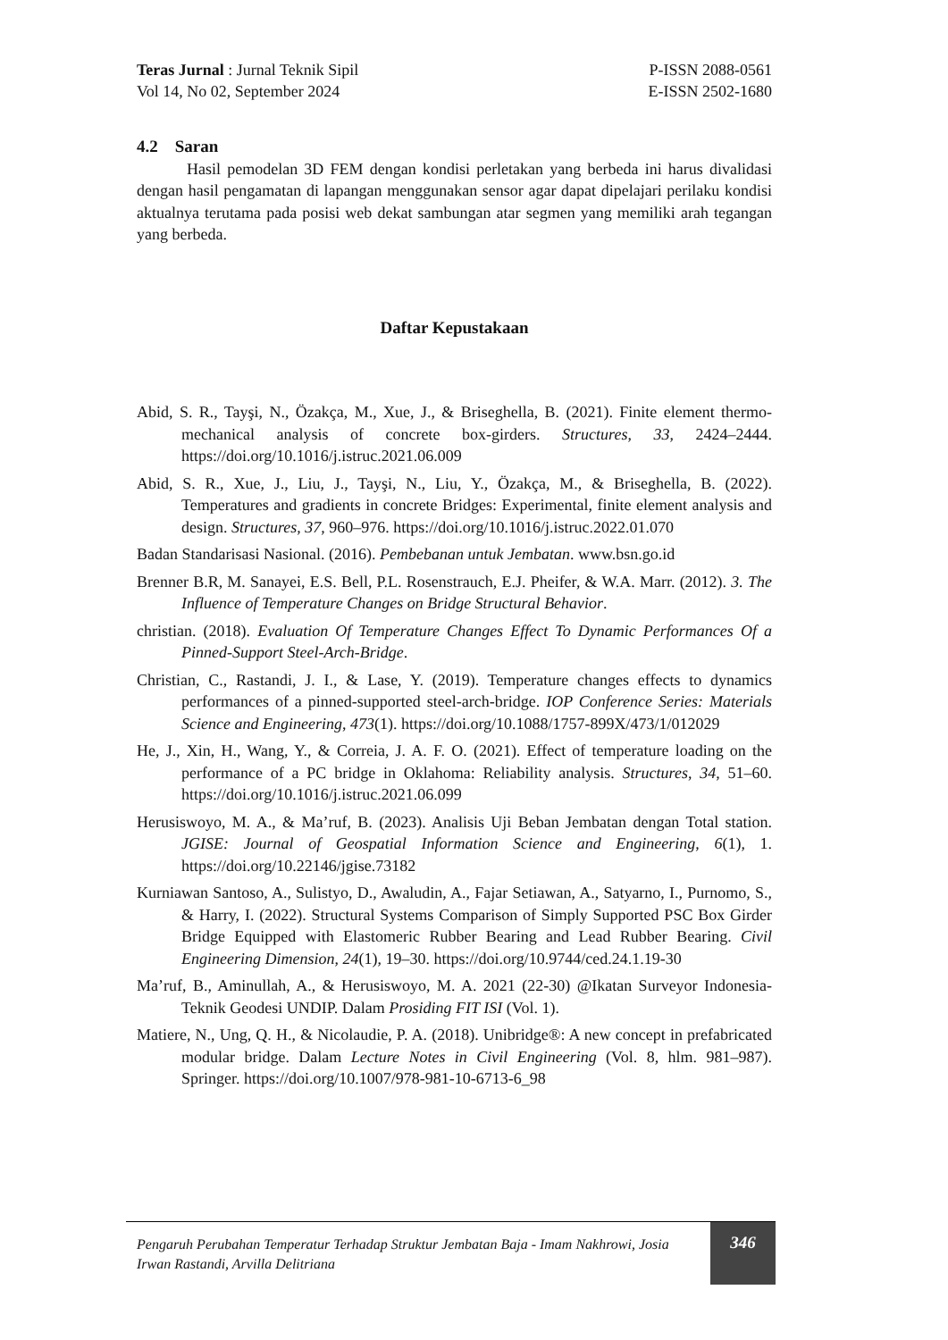Teras Jurnal : Jurnal Teknik Sipil
Vol 14, No 02, September 2024
P-ISSN 2088-0561
E-ISSN 2502-1680
4.2 Saran
Hasil pemodelan 3D FEM dengan kondisi perletakan yang berbeda ini harus divalidasi dengan hasil pengamatan di lapangan menggunakan sensor agar dapat dipelajari perilaku kondisi aktualnya terutama pada posisi web dekat sambungan atar segmen yang memiliki arah tegangan yang berbeda.
Daftar Kepustakaan
Abid, S. R., Tayşi, N., Özakça, M., Xue, J., & Briseghella, B. (2021). Finite element thermo-mechanical analysis of concrete box-girders. Structures, 33, 2424–2444. https://doi.org/10.1016/j.istruc.2021.06.009
Abid, S. R., Xue, J., Liu, J., Tayşi, N., Liu, Y., Özakça, M., & Briseghella, B. (2022). Temperatures and gradients in concrete Bridges: Experimental, finite element analysis and design. Structures, 37, 960–976. https://doi.org/10.1016/j.istruc.2022.01.070
Badan Standarisasi Nasional. (2016). Pembebanan untuk Jembatan. www.bsn.go.id
Brenner B.R, M. Sanayei, E.S. Bell, P.L. Rosenstrauch, E.J. Pheifer, & W.A. Marr. (2012). 3. The Influence of Temperature Changes on Bridge Structural Behavior.
christian. (2018). Evaluation Of Temperature Changes Effect To Dynamic Performances Of a Pinned-Support Steel-Arch-Bridge.
Christian, C., Rastandi, J. I., & Lase, Y. (2019). Temperature changes effects to dynamics performances of a pinned-supported steel-arch-bridge. IOP Conference Series: Materials Science and Engineering, 473(1). https://doi.org/10.1088/1757-899X/473/1/012029
He, J., Xin, H., Wang, Y., & Correia, J. A. F. O. (2021). Effect of temperature loading on the performance of a PC bridge in Oklahoma: Reliability analysis. Structures, 34, 51–60. https://doi.org/10.1016/j.istruc.2021.06.099
Herusiswoyo, M. A., & Ma’ruf, B. (2023). Analisis Uji Beban Jembatan dengan Total station. JGISE: Journal of Geospatial Information Science and Engineering, 6(1), 1. https://doi.org/10.22146/jgise.73182
Kurniawan Santoso, A., Sulistyo, D., Awaludin, A., Fajar Setiawan, A., Satyarno, I., Purnomo, S., & Harry, I. (2022). Structural Systems Comparison of Simply Supported PSC Box Girder Bridge Equipped with Elastomeric Rubber Bearing and Lead Rubber Bearing. Civil Engineering Dimension, 24(1), 19–30. https://doi.org/10.9744/ced.24.1.19-30
Ma’ruf, B., Aminullah, A., & Herusiswoyo, M. A. 2021 (22-30) @Ikatan Surveyor Indonesia-Teknik Geodesi UNDIP. Dalam Prosiding FIT ISI (Vol. 1).
Matiere, N., Ung, Q. H., & Nicolaudie, P. A. (2018). Unibridge®: A new concept in prefabricated modular bridge. Dalam Lecture Notes in Civil Engineering (Vol. 8, hlm. 981–987). Springer. https://doi.org/10.1007/978-981-10-6713-6_98
Pengaruh Perubahan Temperatur Terhadap Struktur Jembatan Baja - Imam Nakhrowi, Josia Irwan Rastandi, Arvilla Delitriana
346